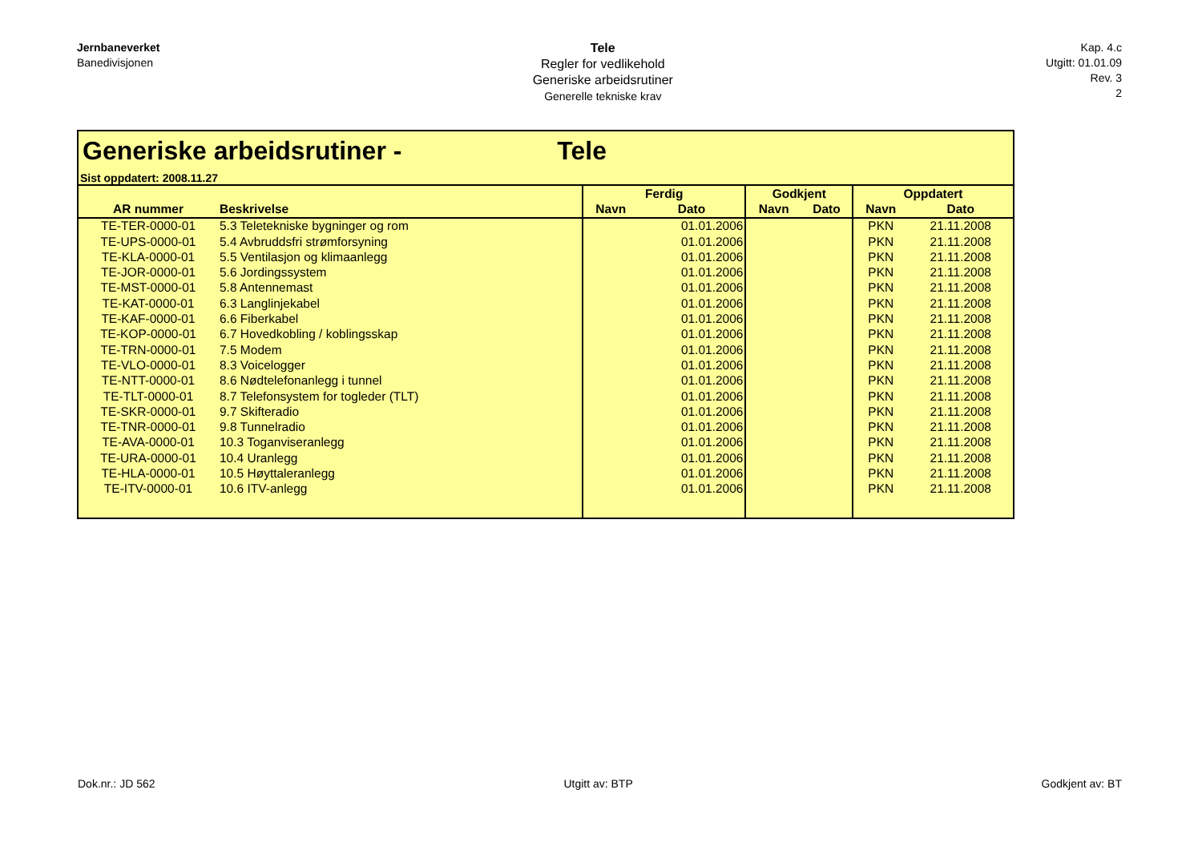Jernbaneverket
Banedivisjonen
Tele
Regler for vedlikehold
Generiske arbeidsrutiner
Generelle tekniske krav
Kap. 4.c
Utgitt: 01.01.09
Rev. 3
2
Generiske arbeidsrutiner - Tele
Sist oppdatert: 2008.11.27
| | | Ferdig | | Godkjent | | Oppdatert | |
| --- | --- | --- | --- | --- | --- | --- | --- |
| AR nummer | Beskrivelse | Navn | Dato | Navn | Dato | Navn | Dato |
| TE-TER-0000-01 | 5.3 Teletekniske bygninger og rom | | 01.01.2006 | | | PKN | 21.11.2008 |
| TE-UPS-0000-01 | 5.4 Avbruddsfri strømforsyning | | 01.01.2006 | | | PKN | 21.11.2008 |
| TE-KLA-0000-01 | 5.5 Ventilasjon og klimaanlegg | | 01.01.2006 | | | PKN | 21.11.2008 |
| TE-JOR-0000-01 | 5.6 Jordingssystem | | 01.01.2006 | | | PKN | 21.11.2008 |
| TE-MST-0000-01 | 5.8 Antennemast | | 01.01.2006 | | | PKN | 21.11.2008 |
| TE-KAT-0000-01 | 6.3 Langlinjekabel | | 01.01.2006 | | | PKN | 21.11.2008 |
| TE-KAF-0000-01 | 6.6 Fiberkabel | | 01.01.2006 | | | PKN | 21.11.2008 |
| TE-KOP-0000-01 | 6.7 Hovedkobling / koblingsskap | | 01.01.2006 | | | PKN | 21.11.2008 |
| TE-TRN-0000-01 | 7.5 Modem | | 01.01.2006 | | | PKN | 21.11.2008 |
| TE-VLO-0000-01 | 8.3 Voicelogger | | 01.01.2006 | | | PKN | 21.11.2008 |
| TE-NTT-0000-01 | 8.6 Nødtelefonanlegg i tunnel | | 01.01.2006 | | | PKN | 21.11.2008 |
| TE-TLT-0000-01 | 8.7 Telefonsystem for togleder (TLT) | | 01.01.2006 | | | PKN | 21.11.2008 |
| TE-SKR-0000-01 | 9.7 Skifteradio | | 01.01.2006 | | | PKN | 21.11.2008 |
| TE-TNR-0000-01 | 9.8 Tunnelradio | | 01.01.2006 | | | PKN | 21.11.2008 |
| TE-AVA-0000-01 | 10.3 Toganviseranlegg | | 01.01.2006 | | | PKN | 21.11.2008 |
| TE-URA-0000-01 | 10.4 Uranlegg | | 01.01.2006 | | | PKN | 21.11.2008 |
| TE-HLA-0000-01 | 10.5 Høyttaleranlegg | | 01.01.2006 | | | PKN | 21.11.2008 |
| TE-ITV-0000-01 | 10.6 ITV-anlegg | | 01.01.2006 | | | PKN | 21.11.2008 |
Dok.nr.: JD 562 Utgitt av: BTP Godkjent av: BT